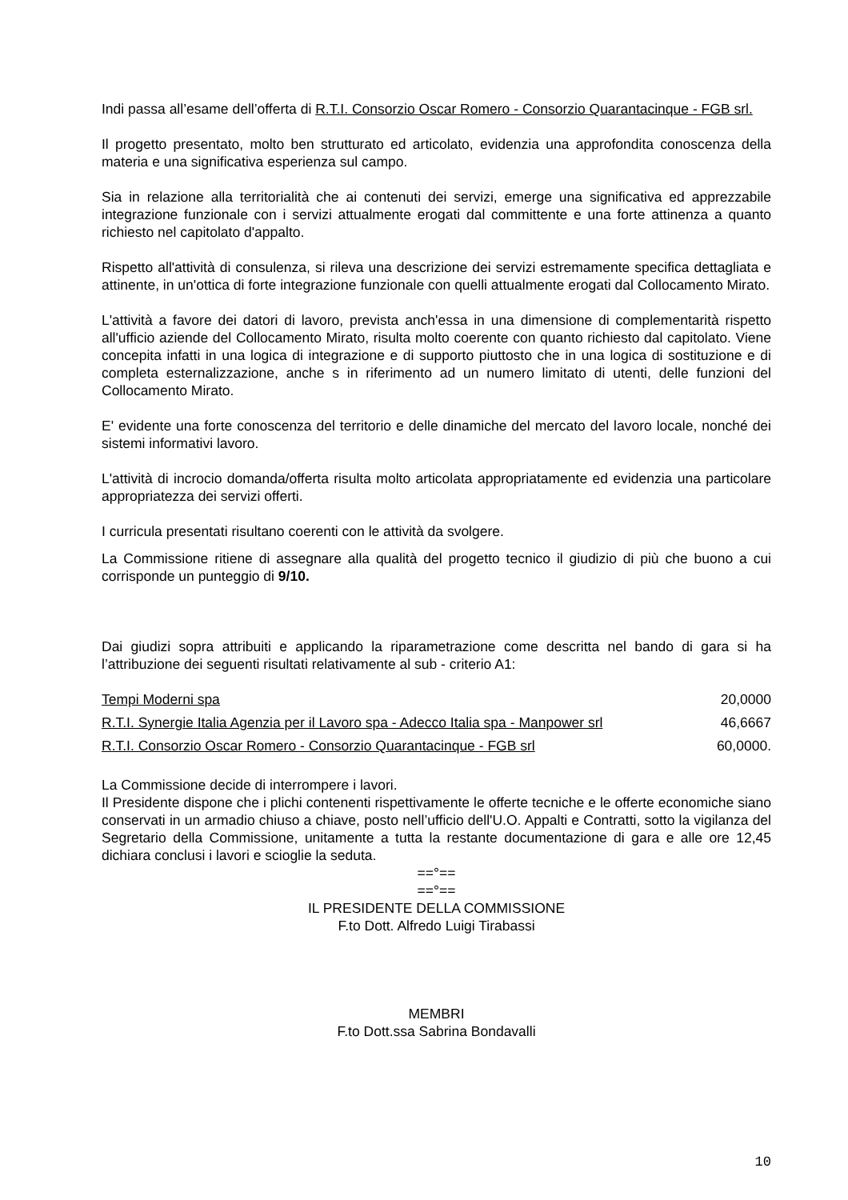Indi passa all’esame dell’offerta di R.T.I. Consorzio Oscar Romero - Consorzio Quarantacinque - FGB srl.
Il progetto presentato, molto ben strutturato ed articolato, evidenzia una approfondita conoscenza della materia e una significativa esperienza sul campo.
Sia in relazione alla territorialità che ai contenuti dei servizi, emerge una significativa ed apprezzabile integrazione funzionale con i servizi attualmente erogati dal committente e una forte attinenza a quanto richiesto nel capitolato d'appalto.
Rispetto all'attività di consulenza, si rileva una descrizione dei servizi estremamente specifica dettagliata e attinente, in un'ottica di forte integrazione funzionale con quelli attualmente erogati dal Collocamento Mirato.
L'attività a favore dei datori di lavoro, prevista anch'essa in una dimensione di complementarità rispetto all'ufficio aziende del Collocamento Mirato, risulta molto coerente con quanto richiesto dal capitolato. Viene concepita infatti in una logica di integrazione e di supporto piuttosto che in una logica di sostituzione e di completa esternalizzazione, anche s in riferimento ad un numero limitato di utenti, delle funzioni del Collocamento Mirato.
E' evidente una forte conoscenza del territorio e delle dinamiche del mercato del lavoro locale, nonché dei sistemi informativi lavoro.
L'attività di incrocio domanda/offerta risulta molto articolata appropriatamente ed evidenzia una particolare appropriatezza dei servizi offerti.
I curricula presentati risultano coerenti con le attività da svolgere.
La Commissione ritiene di assegnare alla qualità del progetto tecnico il giudizio di più che buono a cui corrisponde un punteggio di 9/10.
Dai giudizi sopra attribuiti e applicando la riparametrazione come descritta nel bando di gara si ha l’attribuzione dei seguenti risultati relativamente al sub - criterio A1:
| Tempi Moderni spa | 20,0000 |
| R.T.I. Synergie Italia Agenzia per il Lavoro spa - Adecco Italia spa - Manpower srl | 46,6667 |
| R.T.I. Consorzio Oscar Romero - Consorzio Quarantacinque - FGB srl | 60,0000. |
La Commissione decide di interrompere i lavori.
Il Presidente dispone che i plichi contenenti rispettivamente le offerte tecniche e le offerte economiche siano conservati in un armadio chiuso a chiave, posto nell’ufficio dell'U.O. Appalti e Contratti, sotto la vigilanza del Segretario della Commissione, unitamente a tutta la restante documentazione di gara e alle ore 12,45 dichiara conclusi i lavori e scioglie la seduta.
==°==
==°==
IL PRESIDENTE DELLA COMMISSIONE
F.to Dott. Alfredo Luigi Tirabassi
MEMBRI
F.to Dott.ssa Sabrina Bondavalli
10